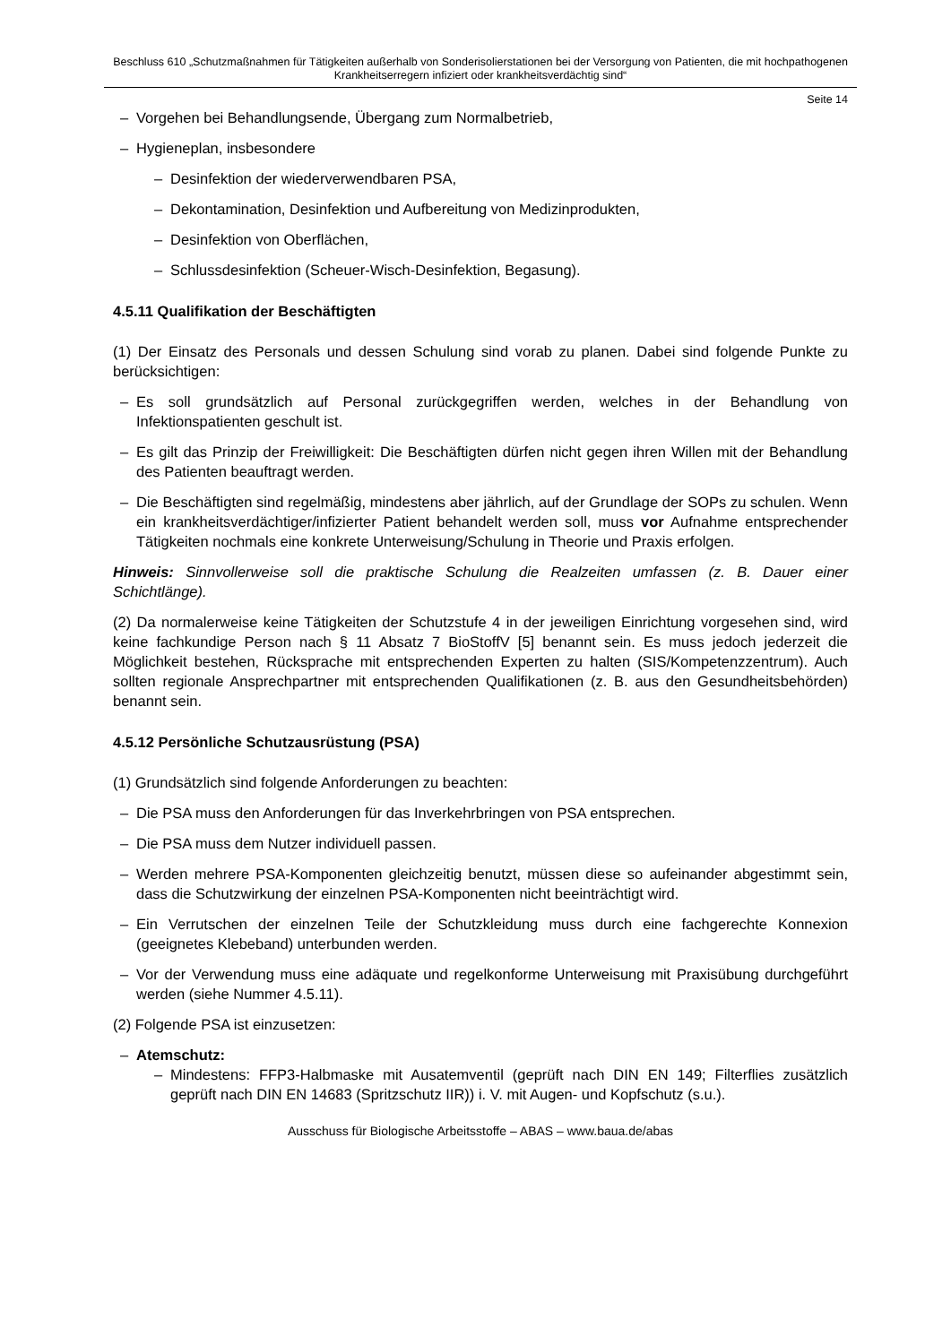Beschluss 610 „Schutzmaßnahmen für Tätigkeiten außerhalb von Sonderisolierstationen bei der Versorgung von Patienten, die mit hochpathogenen Krankheitserregern infiziert oder krankheitsverdächtig sind“
Seite 14
– Vorgehen bei Behandlungsende, Übergang zum Normalbetrieb,
– Hygieneplan, insbesondere
– Desinfektion der wiederverwendbaren PSA,
– Dekontamination, Desinfektion und Aufbereitung von Medizinprodukten,
– Desinfektion von Oberflächen,
– Schlussdesinfektion (Scheuer-Wisch-Desinfektion, Begasung).
4.5.11 Qualifikation der Beschäftigten
(1) Der Einsatz des Personals und dessen Schulung sind vorab zu planen. Dabei sind folgende Punkte zu berücksichtigen:
– Es soll grundsätzlich auf Personal zurückgegriffen werden, welches in der Behandlung von Infektionspatienten geschult ist.
– Es gilt das Prinzip der Freiwilligkeit: Die Beschäftigten dürfen nicht gegen ihren Willen mit der Behandlung des Patienten beauftragt werden.
– Die Beschäftigten sind regelmäßig, mindestens aber jährlich, auf der Grundlage der SOPs zu schulen. Wenn ein krankheitsverdächtiger/infizierter Patient behandelt werden soll, muss vor Aufnahme entsprechender Tätigkeiten nochmals eine konkrete Unterweisung/Schulung in Theorie und Praxis erfolgen.
Hinweis: Sinnvollerweise soll die praktische Schulung die Realzeiten umfassen (z. B. Dauer einer Schichtlänge).
(2) Da normalerweise keine Tätigkeiten der Schutzstufe 4 in der jeweiligen Einrichtung vorgesehen sind, wird keine fachkundige Person nach § 11 Absatz 7 BioStoffV [5] benannt sein. Es muss jedoch jederzeit die Möglichkeit bestehen, Rücksprache mit entsprechenden Experten zu halten (SIS/Kompetenzzentrum). Auch sollten regionale Ansprechpartner mit entsprechenden Qualifikationen (z. B. aus den Gesundheitsbehörden) benannt sein.
4.5.12 Persönliche Schutzausrüstung (PSA)
(1) Grundsätzlich sind folgende Anforderungen zu beachten:
– Die PSA muss den Anforderungen für das Inverkehrbringen von PSA entsprechen.
– Die PSA muss dem Nutzer individuell passen.
– Werden mehrere PSA-Komponenten gleichzeitig benutzt, müssen diese so aufeinander abgestimmt sein, dass die Schutzwirkung der einzelnen PSA-Komponenten nicht beeinträchtigt wird.
– Ein Verrutschen der einzelnen Teile der Schutzkleidung muss durch eine fachgerechte Konnexion (geeignetes Klebeband) unterbunden werden.
– Vor der Verwendung muss eine adäquate und regelkonforme Unterweisung mit Praxisübung durchgeführt werden (siehe Nummer 4.5.11).
(2) Folgende PSA ist einzusetzen:
– Atemschutz:
– Mindestens: FFP3-Halbmaske mit Ausatemventil (geprüft nach DIN EN 149; Filterflies zusätzlich geprüft nach DIN EN 14683 (Spritzschutz IIR)) i. V. mit Augen- und Kopfschutz (s.u.).
Ausschuss für Biologische Arbeitsstoffe – ABAS – www.baua.de/abas